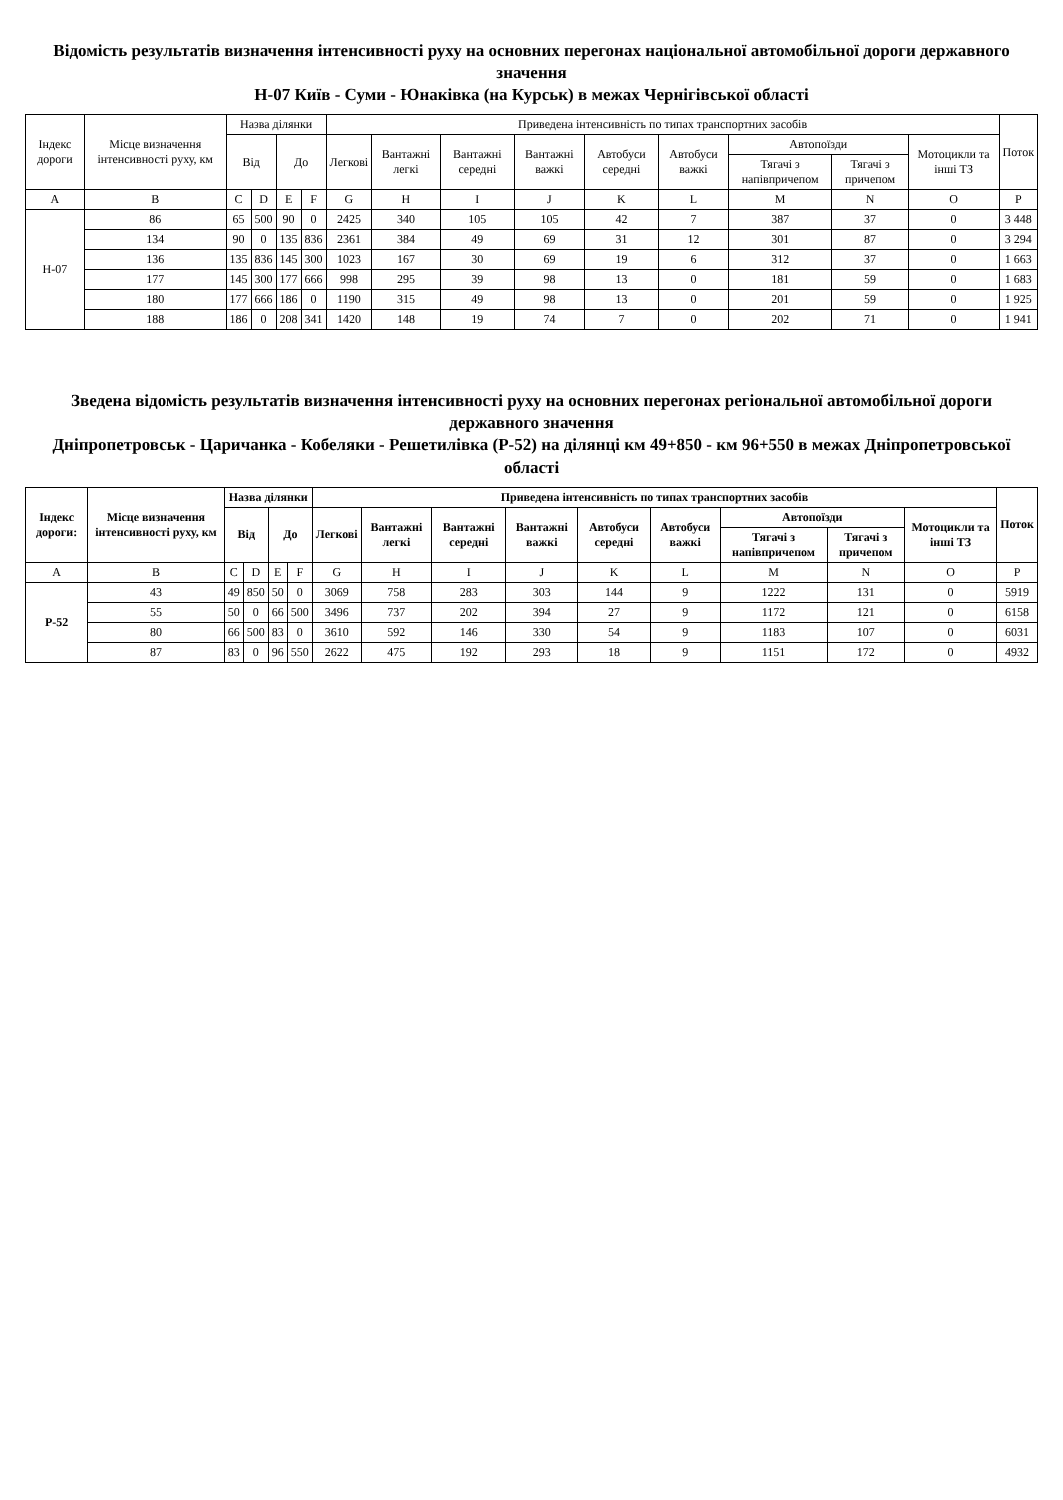Відомість результатів визначення інтенсивності руху на основних перегонах національної автомобільної дороги державного значення
Н-07 Київ - Суми - Юнаківка (на Курськ) в межах Чернігівської області
| Індекс дороги | Місце визначення інтенсивності руху, км | Назва ділянки | | | | Приведена інтенсивність по типах транспортних засобів | | | | | | | | | Поток |
| --- | --- | --- | --- | --- | --- | --- | --- | --- | --- | --- | --- | --- | --- | --- | --- |
| | | Від | | До | | Легкові | Вантажні легкі | Вантажні середні | Вантажні важкі | Автобуси середні | Автобуси важкі | Автопоїзди | | Мотоцикли та інші ТЗ | |
| | | | | | | | | | | | | Тягачі з напівпричепом | Тягачі з причепом | | |
| A | B | C | D | E | F | G | H | I | J | K | L | M | N | O | P |
| Н-07 | 86 | 65 | 500 | 90 | 0 | 2425 | 340 | 105 | 105 | 42 | 7 | 387 | 37 | 0 | 3 448 |
| | 134 | 90 | 0 | 135 | 836 | 2361 | 384 | 49 | 69 | 31 | 12 | 301 | 87 | 0 | 3 294 |
| | 136 | 135 | 836 | 145 | 300 | 1023 | 167 | 30 | 69 | 19 | 6 | 312 | 37 | 0 | 1 663 |
| | 177 | 145 | 300 | 177 | 666 | 998 | 295 | 39 | 98 | 13 | 0 | 181 | 59 | 0 | 1 683 |
| | 180 | 177 | 666 | 186 | 0 | 1190 | 315 | 49 | 98 | 13 | 0 | 201 | 59 | 0 | 1 925 |
| | 188 | 186 | 0 | 208 | 341 | 1420 | 148 | 19 | 74 | 7 | 0 | 202 | 71 | 0 | 1 941 |
Зведена відомість результатів визначення інтенсивності руху на основних перегонах регіональної автомобільної дороги державного значення
Дніпропетровськ - Царичанка - Кобеляки - Решетилівка (Р-52) на ділянці км 49+850 - км 96+550 в межах Дніпропетровської області
| Індекс дороги: | Місце визначення інтенсивності руху, км | Назва ділянки | | | | Приведена інтенсивність по типах транспортних засобів | | | | | | | | | Поток |
| --- | --- | --- | --- | --- | --- | --- | --- | --- | --- | --- | --- | --- | --- | --- | --- |
| | | Від | | До | | Легкові | Вантажні легкі | Вантажні середні | Вантажні важкі | Автобуси середні | Автобуси важкі | Автопоїзди | | Мотоцикли та інші ТЗ | |
| | | | | | | | | | | | | Тягачі з напівпричепом | Тягачі з причепом | | |
| A | B | C | D | E | F | G | H | I | J | K | L | M | N | O | P |
| Р-52 | 43 | 49 | 850 | 50 | 0 | 3069 | 758 | 283 | 303 | 144 | 9 | 1222 | 131 | 0 | 5919 |
| | 55 | 50 | 0 | 66 | 500 | 3496 | 737 | 202 | 394 | 27 | 9 | 1172 | 121 | 0 | 6158 |
| | 80 | 66 | 500 | 83 | 0 | 3610 | 592 | 146 | 330 | 54 | 9 | 1183 | 107 | 0 | 6031 |
| | 87 | 83 | 0 | 96 | 550 | 2622 | 475 | 192 | 293 | 18 | 9 | 1151 | 172 | 0 | 4932 |